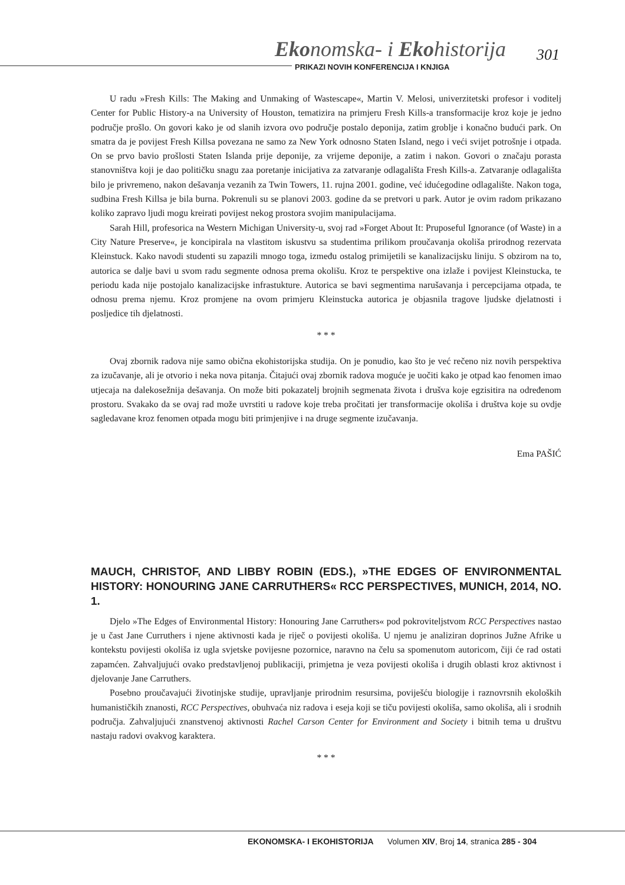Ekonomska- i Ekohistorija 301
PRIKAZI NOVIH KONFERENCIJA I KNJIGA
U radu »Fresh Kills: The Making and Unmaking of Wastescape«, Martin V. Melosi, univerzitetski profesor i voditelj Center for Public History-a na University of Houston, tematizira na primjeru Fresh Kills-a transformacije kroz koje je jedno područje prošlo. On govori kako je od slanih izvora ovo područje postalo deponija, zatim groblje i konačno budući park. On smatra da je povijest Fresh Killsa povezana ne samo za New York odnosno Staten Island, nego i veći svijet potrošnje i otpada. On se prvo bavio prošlosti Staten Islanda prije deponije, za vrijeme deponije, a zatim i nakon. Govori o značaju porasta stanovništva koji je dao političku snagu zaa poretanje inicijativa za zatvaranje odlagališta Fresh Kills-a. Zatvaranje odlagališta bilo je privremeno, nakon dešavanja vezanih za Twin Towers, 11. rujna 2001. godine, već idućegodine odlagalište. Nakon toga, sudbina Fresh Killsa je bila burna. Pokrenuli su se planovi 2003. godine da se pretvori u park. Autor je ovim radom prikazano koliko zapravo ljudi mogu kreirati povijest nekog prostora svojim manipulacijama.
Sarah Hill, profesorica na Western Michigan University-u, svoj rad »Forget About It: Pruposeful Ignorance (of Waste) in a City Nature Preserve«, je koncipirala na vlastitom iskustvu sa studentima prilikom proučavanja okoliša prirodnog rezervata Kleinstuck. Kako navodi studenti su zapazili mnogo toga, između ostalog primijetili se kanalizacijsku liniju. S obzirom na to, autorica se dalje bavi u svom radu segmente odnosa prema okolišu. Kroz te perspektive ona izlaže i povijest Kleinstucka, te periodu kada nije postojalo kanalizacijske infrastukture. Autorica se bavi segmentima narušavanja i percepcijama otpada, te odnosu prema njemu. Kroz promjene na ovom primjeru Kleinstucka autorica je objasnila tragove ljudske djelatnosti i posljedice tih djelatnosti.
* * *
Ovaj zbornik radova nije samo obična ekohistorijska studija. On je ponudio, kao što je već rečeno niz novih perspektiva za izučavanje, ali je otvorio i neka nova pitanja. Čitajući ovaj zbornik radova moguće je uočiti kako je otpad kao fenomen imao utjecaja na dalekosežnija dešavanja. On može biti pokazatelj brojnih segmenata života i drušva koje egzisitira na određenom prostoru. Svakako da se ovaj rad može uvrstiti u radove koje treba pročitati jer transformacije okoliša i društva koje su ovdje sagledavane kroz fenomen otpada mogu biti primjenjive i na druge segmente izučavanja.
Ema PAŠIĆ
MAUCH, CHRISTOF, AND LIBBY ROBIN (EDS.), »THE EDGES OF ENVIRONMENTAL HISTORY: HONOURING JANE CARRUTHERS« RCC PERSPECTIVES, MUNICH, 2014, NO. 1.
Djelo »The Edges of Environmental History: Honouring Jane Carruthers« pod pokroviteljstvom RCC Perspectives nastao je u čast Jane Curruthers i njene aktivnosti kada je riječ o povijesti okoliša. U njemu je analiziran doprinos Južne Afrike u kontekstu povijesti okoliša iz ugla svjetske povijesne pozornice, naravno na čelu sa spomenutom autoricom, čiji će rad ostati zapamćen. Zahvaljujući ovako predstavljenoj publikaciji, primjetna je veza povijesti okoliša i drugih oblasti kroz aktivnost i djelovanje Jane Carruthers.
Posebno proučavajući životinjske studije, upravljanje prirodnim resursima, poviješću biologije i raznovrsnih ekoloških humanističkih znanosti, RCC Perspectives, obuhvaća niz radova i eseja koji se tiču povijesti okoliša, samo okoliša, ali i srodnih područja. Zahvaljujući znanstvenoj aktivnosti Rachel Carson Center for Environment and Society i bitnih tema u društvu nastaju radovi ovakvog karaktera.
* * *
EKONOMSKA- I EKOHISTORIJA Volumen XIV, Broj 14, stranica 285 - 304